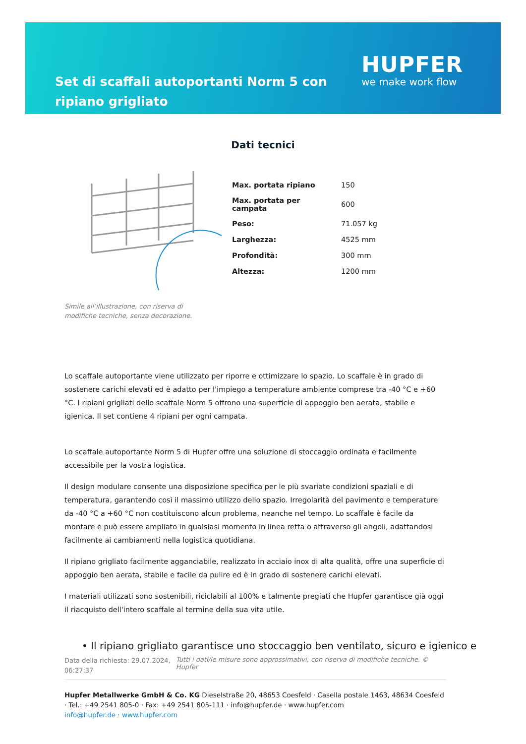Set di scaffali autoportanti Norm 5 con ripiano grigliato
HUPFER
we make work flow
Dati tecnici
Simile all’illustrazione, con riserva di modifiche tecniche, senza decorazione.
| Max. portata ripiano | 150 |
| Max. portata per campata | 600 |
| Peso: | 71.057 kg |
| Larghezza: | 4525 mm |
| Profondità: | 300 mm |
| Altezza: | 1200 mm |
Lo scaffale autoportante viene utilizzato per riporre e ottimizzare lo spazio. Lo scaffale è in grado di sostenere carichi elevati ed è adatto per l'impiego a temperature ambiente comprese tra -40 °C e +60 °C. I ripiani grigliati dello scaffale Norm 5 offrono una superficie di appoggio ben aerata, stabile e igienica. Il set contiene 4 ripiani per ogni campata.
Lo scaffale autoportante Norm 5 di Hupfer offre una soluzione di stoccaggio ordinata e facilmente accessibile per la vostra logistica.
Il design modulare consente una disposizione specifica per le più svariate condizioni spaziali e di temperatura, garantendo così il massimo utilizzo dello spazio. Irregolarità del pavimento e temperature da -40 °C a +60 °C non costituiscono alcun problema, neanche nel tempo. Lo scaffale è facile da montare e può essere ampliato in qualsiasi momento in linea retta o attraverso gli angoli, adattandosi facilmente ai cambiamenti nella logistica quotidiana.
Il ripiano grigliato facilmente agganciabile, realizzato in acciaio inox di alta qualità, offre una superficie di appoggio ben aerata, stabile e facile da pulire ed è in grado di sostenere carichi elevati.
I materiali utilizzati sono sostenibili, riciclabili al 100% e talmente pregiati che Hupfer garantisce già oggi il riacquisto dell'intero scaffale al termine della sua vita utile.
• Il ripiano grigliato garantisce uno stoccaggio ben ventilato, sicuro e igienico e
Data della richiesta: 29.07.2024, 06:27:37
Tutti i dati/le misure sono approssimativi, con riserva di modifiche tecniche. © Hupfer
Hupfer Metallwerke GmbH & Co. KG Dieselstraße 20, 48653 Coesfeld · Casella postale 1463, 48634 Coesfeld · Tel.: +49 2541 805-0 · Fax: +49 2541 805-111 · info@hupfer.de · www.hupfer.com
info@hupfer.de · www.hupfer.com